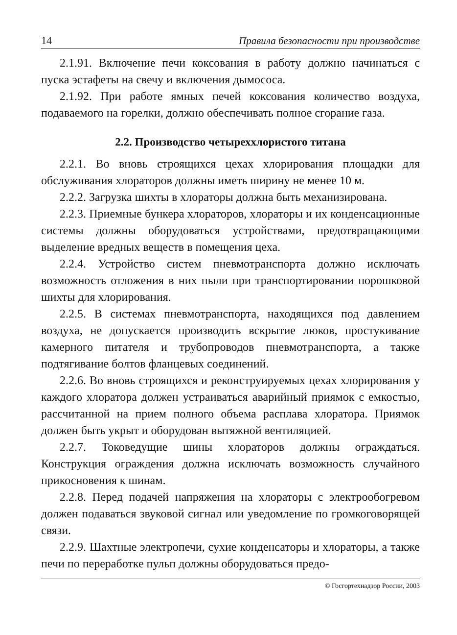14 Правила безопасности при производстве
2.1.91. Включение печи коксования в работу должно начинаться с пуска эстафеты на свечу и включения дымососа.
2.1.92. При работе ямных печей коксования количество воздуха, подаваемого на горелки, должно обеспечивать полное сгорание газа.
2.2. Производство четыреххлористого титана
2.2.1. Во вновь строящихся цехах хлорирования площадки для обслуживания хлораторов должны иметь ширину не менее 10 м.
2.2.2. Загрузка шихты в хлораторы должна быть механизирована.
2.2.3. Приемные бункера хлораторов, хлораторы и их конденсационные системы должны оборудоваться устройствами, предотвращающими выделение вредных веществ в помещения цеха.
2.2.4. Устройство систем пневмотранспорта должно исключать возможность отложения в них пыли при транспортировании порошковой шихты для хлорирования.
2.2.5. В системах пневмотранспорта, находящихся под давлением воздуха, не допускается производить вскрытие люков, простукивание камерного питателя и трубопроводов пневмотранспорта, а также подтягивание болтов фланцевых соединений.
2.2.6. Во вновь строящихся и реконструируемых цехах хлорирования у каждого хлоратора должен устраиваться аварийный приямок с емкостью, рассчитанной на прием полного объема расплава хлоратора. Приямок должен быть укрыт и оборудован вытяжной вентиляцией.
2.2.7. Токоведущие шины хлораторов должны ограждаться. Конструкция ограждения должна исключать возможность случайного прикосновения к шинам.
2.2.8. Перед подачей напряжения на хлораторы с электрообогревом должен подаваться звуковой сигнал или уведомление по громкоговорящей связи.
2.2.9. Шахтные электропечи, сухие конденсаторы и хлораторы, а также печи по переработке пульп должны оборудоваться предо-
© Госгортехнадзор России, 2003